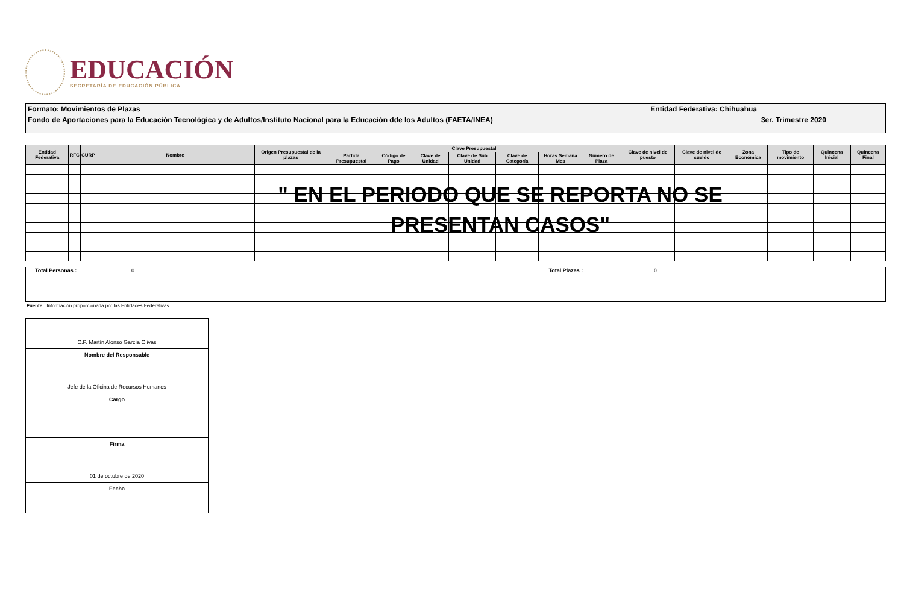EDUCACIÓN
SECRETARÍA DE EDUCACIÓN PÚBLICA
Formato: Movimientos de Plazas Entidad Federativa: Chihuahua
Fondo de Aportaciones para la Educación Tecnológica y de Adultos/Instituto Nacional para la Educación dde los Adultos (FAETA/INEA) 3er. Trimestre 2020
| Entidad Federativa | RFC | CURP | Nombre | Origen Presupuestal de la plazas | Clave Presupuestal | | | | | | | Clave de nivel de puesto | Clave de nivel de sueldo | Zona Económica | Tipo de movimiento | Quincena Inicial | Quincena Final |
| --- | --- | --- | --- | --- | --- | --- | --- | --- | --- | --- | --- | --- | --- | --- | --- | --- | --- |
| | | | | | Partida Presupuestal | Código de Pago | Clave de Unidad | Clave de Sub Unidad | Clave de Categoría | Horas Semana Mes | Número de Plaza | | | | | | |
" EN EL PERIODO QUE SE REPORTA NO SE PRESENTAN CASOS"
Total Personas : 0 Total Plazas : 0
Fuente : Información proporcionada por las Entidades Federativas
C.P. Martín Alonso García Olivas
Nombre del Responsable
Jefe de la Oficina de Recursos Humanos
Cargo
Firma
01 de octubre de 2020
Fecha